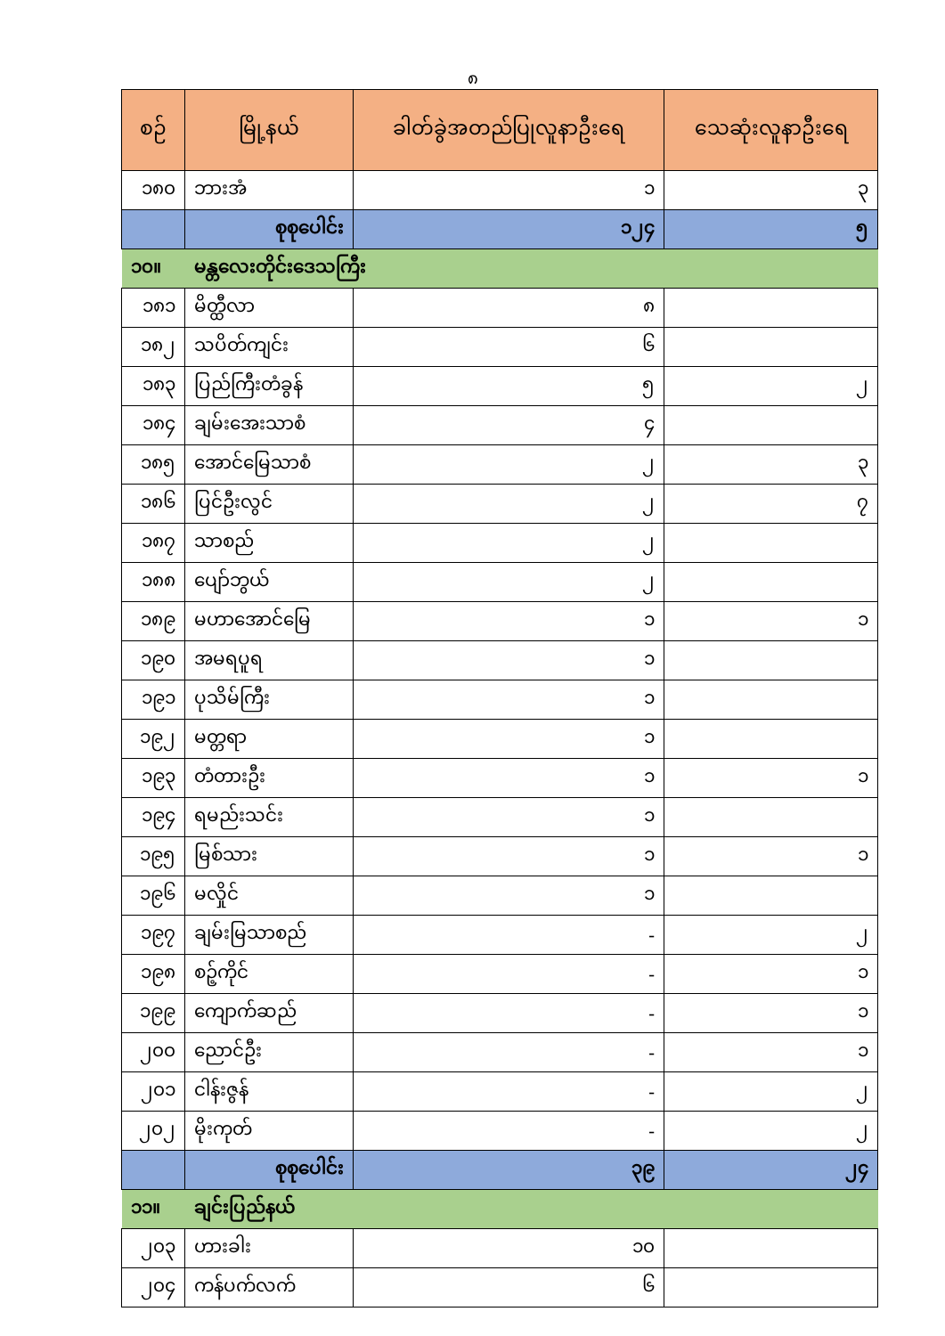၈
| စဉ် | မြို့နယ် | ခါတ်ခွဲအတည်ပြုလူနာဦးရေ | သေဆုံးလူနာဦးရေ |
| --- | --- | --- | --- |
| ၁၈၀ | ဘားအံ | ၁ | ၃ |
| | စုစုပေါင်း | ၁၂၄ | ၅ |
| ၁၀။ | မန္တလေးတိုင်းဒေသကြီး | | |
| ၁၈၁ | မိတ္ထီလာ | ၈ | |
| ၁၈၂ | သပိတ်ကျင်း | ၆ | |
| ၁၈၃ | ပြည်ကြီးတံခွန် | ၅ | ၂ |
| ၁၈၄ | ချမ်းအေးသာစံ | ၄ | |
| ၁၈၅ | အောင်မြေသာစံ | ၂ | ၃ |
| ၁၈၆ | ပြင်ဦးလွင် | ၂ | ၇ |
| ၁၈၇ | သာစည် | ၂ | |
| ၁၈၈ | ပျော်ဘွယ် | ၂ | |
| ၁၈၉ | မဟာအောင်မြေ | ၁ | ၁ |
| ၁၉၀ | အမရပူရ | ၁ | |
| ၁၉၁ | ပုသိမ်ကြီး | ၁ | |
| ၁၉၂ | မတ္တရာ | ၁ | |
| ၁၉၃ | တံတားဦး | ၁ | ၁ |
| ၁၉၄ | ရမည်းသင်း | ၁ | |
| ၁၉၅ | မြစ်သား | ၁ | ၁ |
| ၁၉၆ | မလှိုင် | ၁ | |
| ၁၉၇ | ချမ်းမြသာစည် | - | ၂ |
| ၁၉၈ | စဉ့်ကိုင် | - | ၁ |
| ၁၉၉ | ကျောက်ဆည် | - | ၁ |
| ၂၀၀ | ညောင်ဦး | - | ၁ |
| ၂၀၁ | ငါန်းဇွန် | - | ၂ |
| ၂၀၂ | မိုးကုတ် | - | ၂ |
| | စုစုပေါင်း | ၃၉ | ၂၄ |
| ၁၁။ | ချင်းပြည်နယ် | | |
| ၂၀၃ | ဟားခါး | ၁၀ | |
| ၂၀၄ | ကန်ပက်လက် | ၆ | |